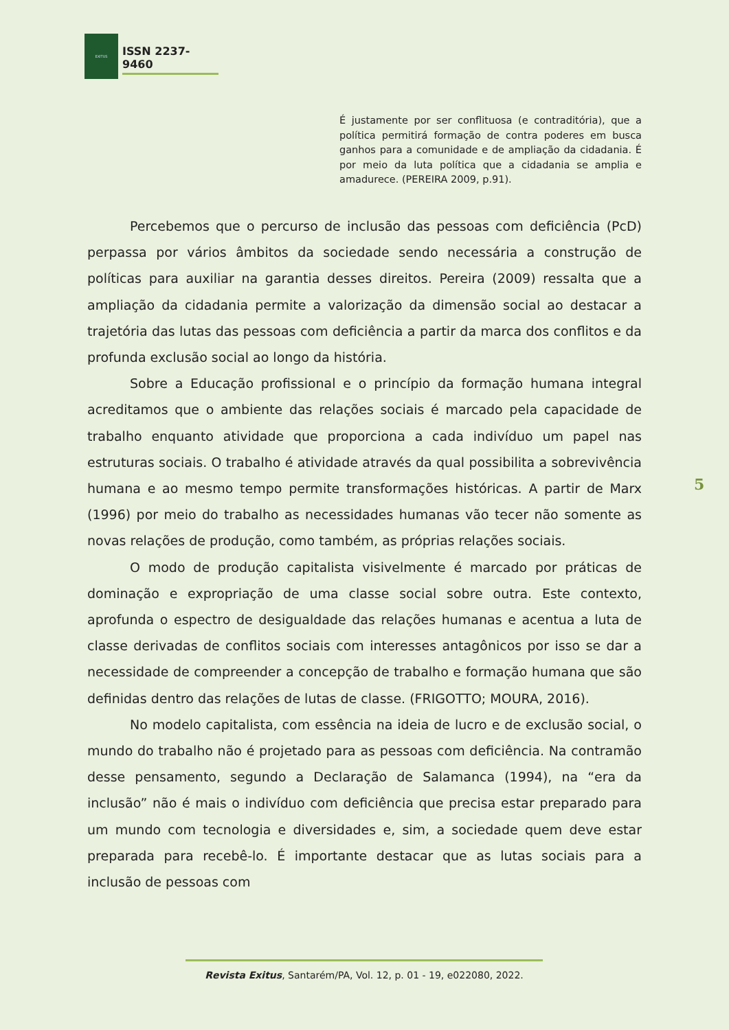EXITUS
ISSN 2237-9460
É justamente por ser conflituosa (e contraditória), que a política permitirá formação de contra poderes em busca ganhos para a comunidade e de ampliação da cidadania. É por meio da luta política que a cidadania se amplia e amadurece. (PEREIRA 2009, p.91).
Percebemos que o percurso de inclusão das pessoas com deficiência (PcD) perpassa por vários âmbitos da sociedade sendo necessária a construção de políticas para auxiliar na garantia desses direitos. Pereira (2009) ressalta que a ampliação da cidadania permite a valorização da dimensão social ao destacar a trajetória das lutas das pessoas com deficiência a partir da marca dos conflitos e da profunda exclusão social ao longo da história.
Sobre a Educação profissional e o princípio da formação humana integral acreditamos que o ambiente das relações sociais é marcado pela capacidade de trabalho enquanto atividade que proporciona a cada indivíduo um papel nas estruturas sociais. O trabalho é atividade através da qual possibilita a sobrevivência humana e ao mesmo tempo permite transformações históricas. A partir de Marx (1996) por meio do trabalho as necessidades humanas vão tecer não somente as novas relações de produção, como também, as próprias relações sociais.
O modo de produção capitalista visivelmente é marcado por práticas de dominação e expropriação de uma classe social sobre outra. Este contexto, aprofunda o espectro de desigualdade das relações humanas e acentua a luta de classe derivadas de conflitos sociais com interesses antagônicos por isso se dar a necessidade de compreender a concepção de trabalho e formação humana que são definidas dentro das relações de lutas de classe. (FRIGOTTO; MOURA, 2016).
No modelo capitalista, com essência na ideia de lucro e de exclusão social, o mundo do trabalho não é projetado para as pessoas com deficiência. Na contramão desse pensamento, segundo a Declaração de Salamanca (1994), na “era da inclusão” não é mais o indivíduo com deficiência que precisa estar preparado para um mundo com tecnologia e diversidades e, sim, a sociedade quem deve estar preparada para recebê-lo. É importante destacar que as lutas sociais para a inclusão de pessoas com
5
Revista Exitus, Santarém/PA, Vol. 12, p. 01 - 19, e022080, 2022.